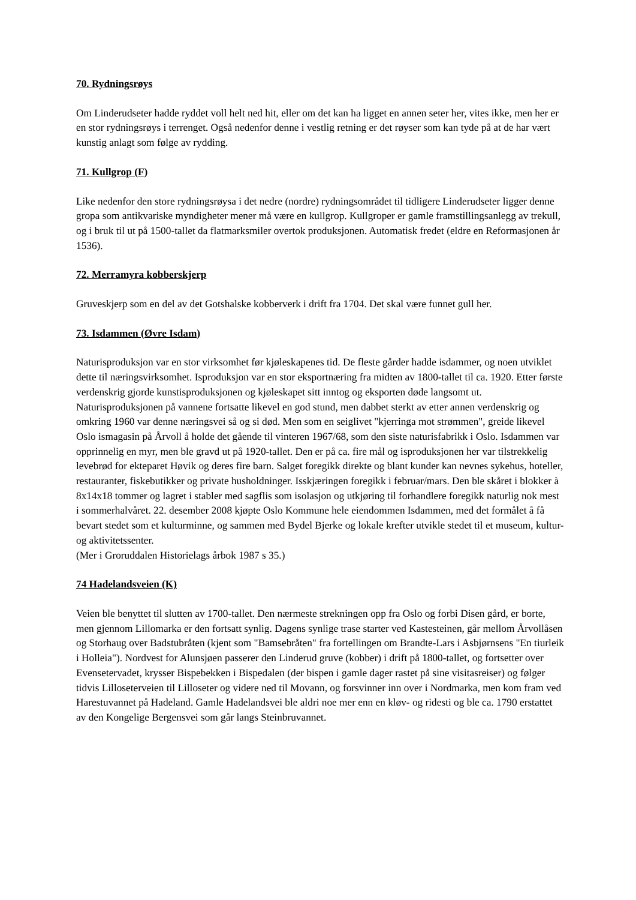70. Rydningsrøys
Om Linderudseter hadde ryddet voll helt ned hit, eller om det kan ha ligget en annen seter her, vites ikke, men her er en stor rydningsrøys i terrenget. Også nedenfor denne i vestlig retning er det røyser som kan tyde på at de har vært kunstig anlagt som følge av rydding.
71. Kullgrop (F)
Like nedenfor den store rydningsrøysa i det nedre (nordre) rydningsområdet til tidligere Linderudseter ligger denne gropa som antikvariske myndigheter mener må være en kullgrop. Kullgroper er gamle framstillingsanlegg av trekull, og i bruk til ut på 1500-tallet da flatmarksmiler overtok produksjonen. Automatisk fredet (eldre en Reformasjonen år 1536).
72. Merramyra kobberskjerp
Gruveskjerp som en del av det Gotshalske kobberverk i drift fra 1704. Det skal være funnet gull her.
73. Isdammen (Øvre Isdam)
Naturisproduksjon var en stor virksomhet før kjøleskapenes tid. De fleste gårder hadde isdammer, og noen utviklet dette til næringsvirksomhet. Isproduksjon var en stor eksportnæring fra midten av 1800-tallet til ca. 1920. Etter første verdenskrig gjorde kunstisproduksjonen og kjøleskapet sitt inntog og eksporten døde langsomt ut. Naturisproduksjonen på vannene fortsatte likevel en god stund, men dabbet sterkt av etter annen verdenskrig og omkring 1960 var denne næringsvei så og si død. Men som en seiglivet "kjerringa mot strømmen", greide likevel Oslo ismagasin på Årvoll å holde det gående til vinteren 1967/68, som den siste naturisfabrikk i Oslo. Isdammen var opprinnelig en myr, men ble gravd ut på 1920-tallet. Den er på ca. fire mål og isproduksjonen her var tilstrekkelig levebrød for ekteparet Høvik og deres fire barn. Salget foregikk direkte og blant kunder kan nevnes sykehus, hoteller, restauranter, fiskebutikker og private husholdninger. Isskjæringen foregikk i februar/mars. Den ble skåret i blokker à 8x14x18 tommer og lagret i stabler med sagflis som isolasjon og utkjøring til forhandlere foregikk naturlig nok mest i sommerhalvåret. 22. desember 2008 kjøpte Oslo Kommune hele eiendommen Isdammen, med det formålet å få bevart stedet som et kulturminne, og sammen med Bydel Bjerke og lokale krefter utvikle stedet til et museum, kultur- og aktivitetssenter.
(Mer i Groruddalen Historielags årbok 1987 s 35.)
74 Hadelandsveien (K)
Veien ble benyttet til slutten av 1700-tallet. Den nærmeste strekningen opp fra Oslo og forbi Disen gård, er borte, men gjennom Lillomarka er den fortsatt synlig. Dagens synlige trase starter ved Kastesteinen, går mellom Årvollåsen og Storhaug over Badstubråten (kjent som "Bamsebråten" fra fortellingen om Brandte-Lars i Asbjørnsens "En tiurleik i Holleia"). Nordvest for Alunsjøen passerer den Linderud gruve (kobber) i drift på 1800-tallet, og fortsetter over Evensetervadet, krysser Bispebekken i Bispedalen (der bispen i gamle dager rastet på sine visitasreiser) og følger tidvis Lilloseterveien til Lilloseter og videre ned til Movann, og forsvinner inn over i Nordmarka, men kom fram ved Harestuvannet på Hadeland. Gamle Hadelandsvei ble aldri noe mer enn en kløv- og ridesti og ble ca. 1790 erstattet av den Kongelige Bergensvei som går langs Steinbruvannet.